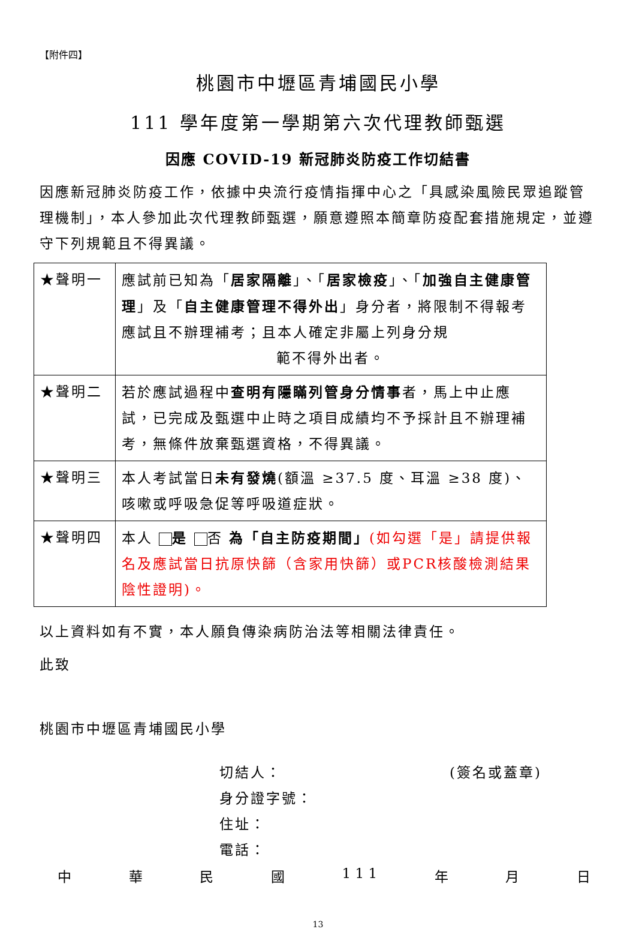【附件四】
桃園市中壢區青埔國民小學
111 學年度第一學期第六次代理教師甄選
因應 COVID-19 新冠肺炎防疫工作切結書
因應新冠肺炎防疫工作，依據中央流行疫情指揮中心之「具感染風險民眾追蹤管理機制」，本人參加此次代理教師甄選，願意遵照本簡章防疫配套措施規定，並遵守下列規範且不得異議。
| ★聲明一 | 應試前已知為「 居家隔離 」、「 居家檢疫 」、「 加強自主健康管理 」及「 自主健康管理不得外出 」身分者，將限制不得報考應試且不辦理補考；且本人確定非屬上列身分規 範不得外出者。 |
| ★聲明二 | 若於應試過程中 查明有隱瞞列管身分情事 者，馬上中止應試，已完成及甄選中止時之項目成績均不予採計且不辦理補考，無條件放棄甄選資格，不得異議。 |
| ★聲明三 | 本人考試當日 未有發燒 (額溫 ≥37.5 度、耳溫 ≥38 度)、咳嗽或呼吸急促等呼吸道症狀。 |
| ★聲明四 | 本人 是 否 為「自主防疫期間」 (如勾選「是」請提供報名及應試當日抗原快篩（含家用快篩）或PCR核酸檢測結果陰性證明)。 |
以上資料如有不實，本人願負傳染病防治法等相關法律責任。
此致
桃園市中壢區青埔國民小學
切結人： (簽名或蓋章)
身分證字號：
住址：
電話：
中華民國 1 1 1 年 月 日
13